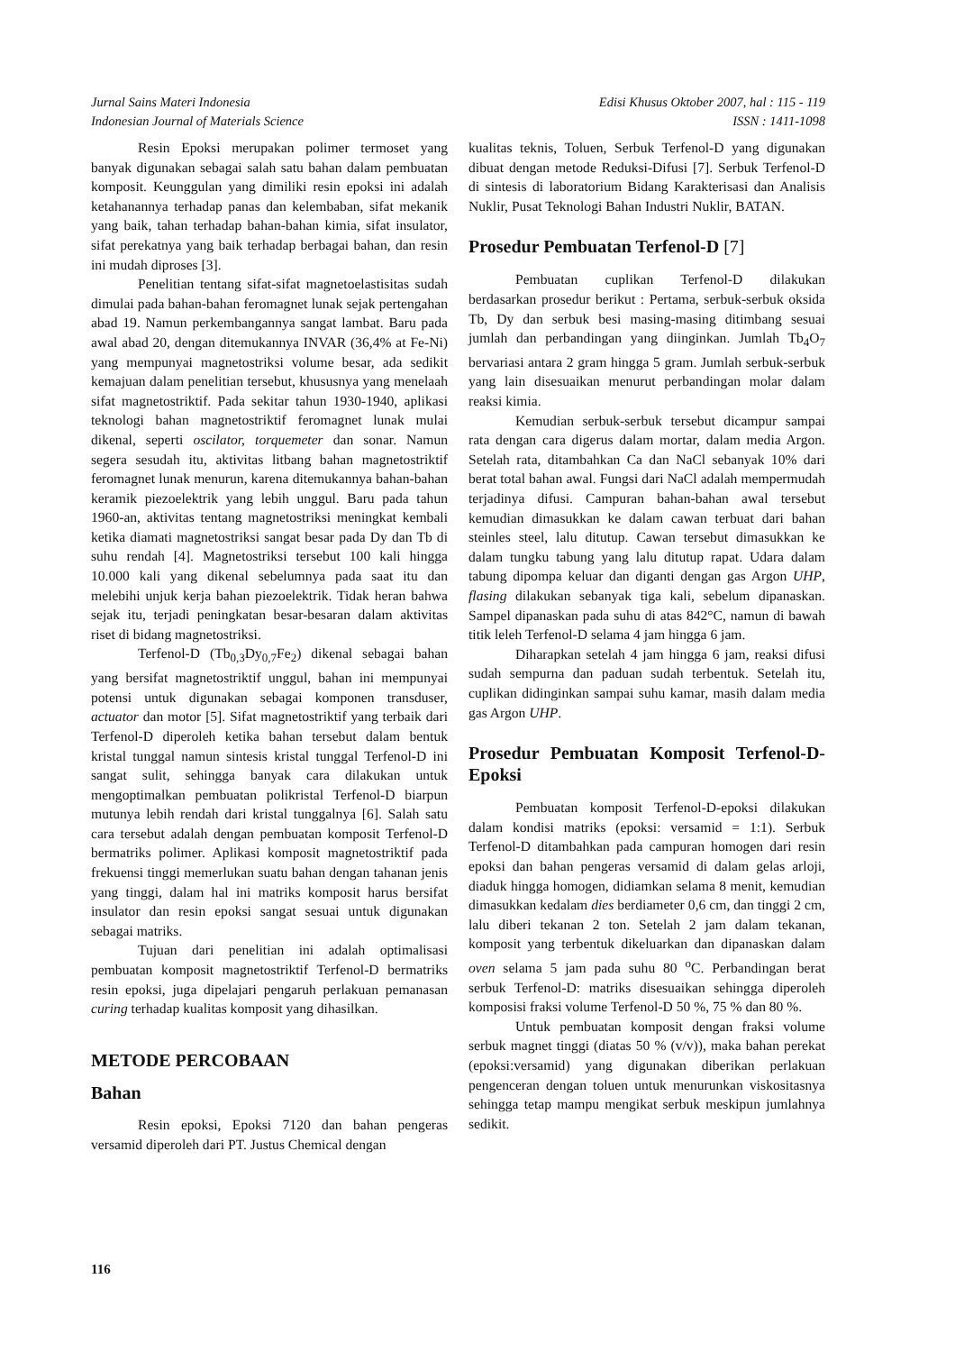Jurnal Sains Materi Indonesia
Indonesian Journal of Materials Science
Edisi Khusus Oktober 2007, hal : 115 - 119
ISSN : 1411-1098
Resin Epoksi merupakan polimer termoset yang banyak digunakan sebagai salah satu bahan dalam pembuatan komposit. Keunggulan yang dimiliki resin epoksi ini adalah ketahanannya terhadap panas dan kelembaban, sifat mekanik yang baik, tahan terhadap bahan-bahan kimia, sifat insulator, sifat perekatnya yang baik terhadap berbagai bahan, dan resin ini mudah diproses [3].
Penelitian tentang sifat-sifat magnetoelastisitas sudah dimulai pada bahan-bahan feromagnet lunak sejak pertengahan abad 19. Namun perkembangannya sangat lambat. Baru pada awal abad 20, dengan ditemukannya INVAR (36,4% at Fe-Ni) yang mempunyai magnetostriksi volume besar, ada sedikit kemajuan dalam penelitian tersebut, khususnya yang menelaah sifat magnetostriktif. Pada sekitar tahun 1930-1940, aplikasi teknologi bahan magnetostriktif feromagnet lunak mulai dikenal, seperti oscilator, torquemeter dan sonar. Namun segera sesudah itu, aktivitas litbang bahan magnetostriktif feromagnet lunak menurun, karena ditemukannya bahan-bahan keramik piezoelektrik yang lebih unggul. Baru pada tahun 1960-an, aktivitas tentang magnetostriksi meningkat kembali ketika diamati magnetostriksi sangat besar pada Dy dan Tb di suhu rendah [4]. Magnetostriksi tersebut 100 kali hingga 10.000 kali yang dikenal sebelumnya pada saat itu dan melebihi unjuk kerja bahan piezoelektrik. Tidak heran bahwa sejak itu, terjadi peningkatan besar-besaran dalam aktivitas riset di bidang magnetostriksi.
Terfenol-D (Tb<sub>0,3</sub>Dy<sub>0,7</sub>Fe<sub>2</sub>) dikenal sebagai bahan yang bersifat magnetostriktif unggul, bahan ini mempunyai potensi untuk digunakan sebagai komponen transduser, actuator dan motor [5]. Sifat magnetostriktif yang terbaik dari Terfenol-D diperoleh ketika bahan tersebut dalam bentuk kristal tunggal namun sintesis kristal tunggal Terfenol-D ini sangat sulit, sehingga banyak cara dilakukan untuk mengoptimalkan pembuatan polikristal Terfenol-D biarpun mutunya lebih rendah dari kristal tunggalnya [6]. Salah satu cara tersebut adalah dengan pembuatan komposit Terfenol-D bermatriks polimer. Aplikasi komposit magnetostriktif pada frekuensi tinggi memerlukan suatu bahan dengan tahanan jenis yang tinggi, dalam hal ini matriks komposit harus bersifat insulator dan resin epoksi sangat sesuai untuk digunakan sebagai matriks.
Tujuan dari penelitian ini adalah optimalisasi pembuatan komposit magnetostriktif Terfenol-D bermatriks resin epoksi, juga dipelajari pengaruh perlakuan pemanasan curing terhadap kualitas komposit yang dihasilkan.
METODE PERCOBAAN
Bahan
Resin epoksi, Epoksi 7120 dan bahan pengeras versamid diperoleh dari PT. Justus Chemical dengan
kualitas teknis, Toluen, Serbuk Terfenol-D yang digunakan dibuat dengan metode Reduksi-Difusi [7]. Serbuk Terfenol-D di sintesis di laboratorium Bidang Karakterisasi dan Analisis Nuklir, Pusat Teknologi Bahan Industri Nuklir, BATAN.
Prosedur Pembuatan Terfenol-D [7]
Pembuatan cuplikan Terfenol-D dilakukan berdasarkan prosedur berikut : Pertama, serbuk-serbuk oksida Tb, Dy dan serbuk besi masing-masing ditimbang sesuai jumlah dan perbandingan yang diinginkan. Jumlah Tb<sub>4</sub>O<sub>7</sub> bervariasi antara 2 gram hingga 5 gram. Jumlah serbuk-serbuk yang lain disesuaikan menurut perbandingan molar dalam reaksi kimia.
Kemudian serbuk-serbuk tersebut dicampur sampai rata dengan cara digerus dalam mortar, dalam media Argon. Setelah rata, ditambahkan Ca dan NaCl sebanyak 10% dari berat total bahan awal. Fungsi dari NaCl adalah mempermudah terjadinya difusi. Campuran bahan-bahan awal tersebut kemudian dimasukkan ke dalam cawan terbuat dari bahan steinles steel, lalu ditutup. Cawan tersebut dimasukkan ke dalam tungku tabung yang lalu ditutup rapat. Udara dalam tabung dipompa keluar dan diganti dengan gas Argon UHP, flasing dilakukan sebanyak tiga kali, sebelum dipanaskan. Sampel dipanaskan pada suhu di atas 842°C, namun di bawah titik leleh Terfenol-D selama 4 jam hingga 6 jam.
Diharapkan setelah 4 jam hingga 6 jam, reaksi difusi sudah sempurna dan paduan sudah terbentuk. Setelah itu, cuplikan didinginkan sampai suhu kamar, masih dalam media gas Argon UHP.
Prosedur Pembuatan Komposit Terfenol-D-Epoksi
Pembuatan komposit Terfenol-D-epoksi dilakukan dalam kondisi matriks (epoksi: versamid = 1:1). Serbuk Terfenol-D ditambahkan pada campuran homogen dari resin epoksi dan bahan pengeras versamid di dalam gelas arloji, diaduk hingga homogen, didiamkan selama 8 menit, kemudian dimasukkan kedalam dies berdiameter 0,6 cm, dan tinggi 2 cm, lalu diberi tekanan 2 ton. Setelah 2 jam dalam tekanan, komposit yang terbentuk dikeluarkan dan dipanaskan dalam oven selama 5 jam pada suhu 80 <sup>o</sup>C. Perbandingan berat serbuk Terfenol-D: matriks disesuaikan sehingga diperoleh komposisi fraksi volume Terfenol-D 50 %, 75 % dan 80 %.
Untuk pembuatan komposit dengan fraksi volume serbuk magnet tinggi (diatas 50 % (v/v)), maka bahan perekat (epoksi:versamid) yang digunakan diberikan perlakuan pengenceran dengan toluen untuk menurunkan viskositasnya sehingga tetap mampu mengikat serbuk meskipun jumlahnya sedikit.
116